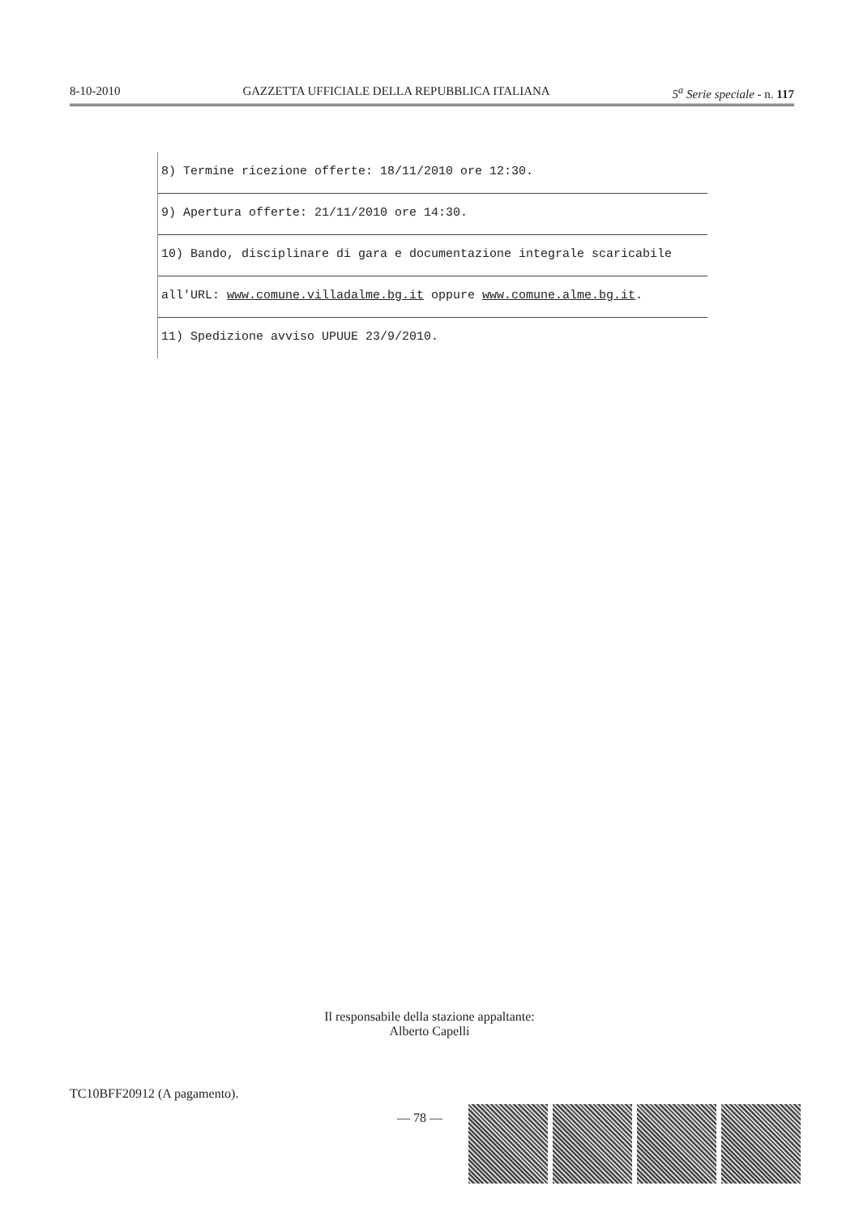8-10-2010 GAZZETTA UFFICIALE DELLA REPUBBLICA ITALIANA 5<sup>a</sup> Serie speciale - n. 117
8) Termine ricezione offerte: 18/11/2010 ore 12:30.
9) Apertura offerte: 21/11/2010 ore 14:30.
10) Bando, disciplinare di gara e documentazione integrale scaricabile
all'URL: www.comune.villadalme.bg.it oppure www.comune.alme.bg.it.
11) Spedizione avviso UPUUE 23/9/2010.
Il responsabile della stazione appaltante:
Alberto Capelli
TC10BFF20912 (A pagamento).
— 78 —